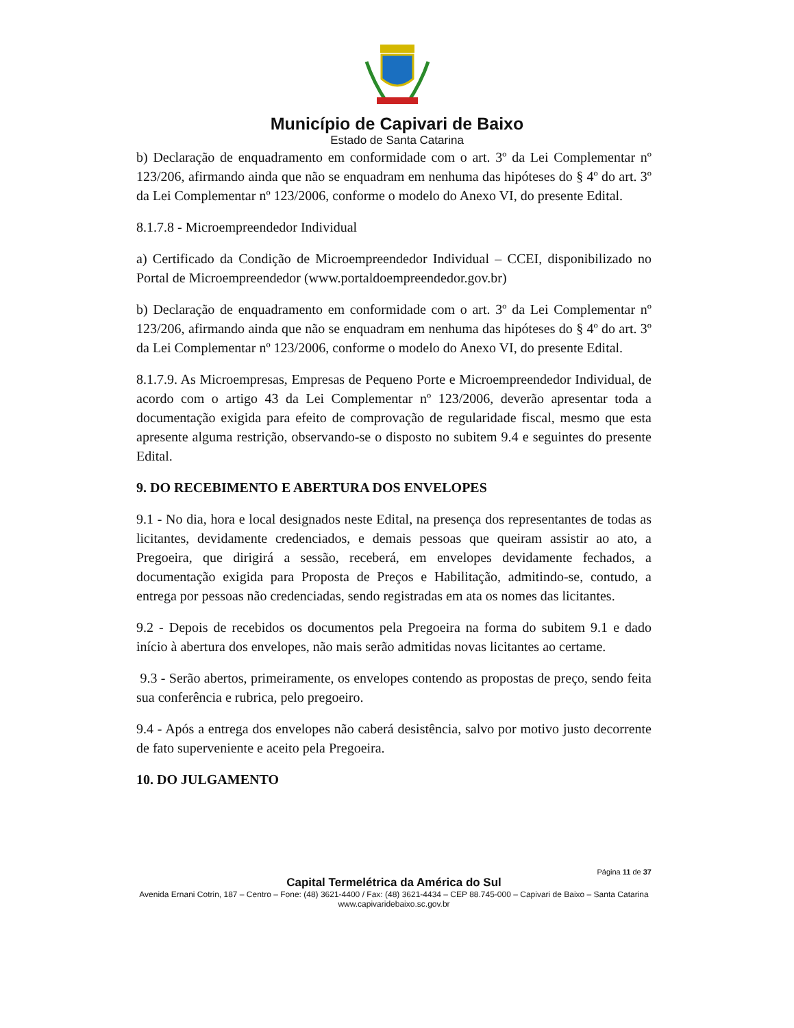Município de Capivari de Baixo
Estado de Santa Catarina
b) Declaração de enquadramento em conformidade com o art. 3º da Lei Complementar nº 123/206, afirmando ainda que não se enquadram em nenhuma das hipóteses do § 4º do art. 3º da Lei Complementar nº 123/2006, conforme o modelo do Anexo VI, do presente Edital.
8.1.7.8 - Microempreendedor Individual
a) Certificado da Condição de Microempreendedor Individual – CCEI, disponibilizado no Portal de Microempreendedor (www.portaldoempreendedor.gov.br)
b) Declaração de enquadramento em conformidade com o art. 3º da Lei Complementar nº 123/206, afirmando ainda que não se enquadram em nenhuma das hipóteses do § 4º do art. 3º da Lei Complementar nº 123/2006, conforme o modelo do Anexo VI, do presente Edital.
8.1.7.9. As Microempresas, Empresas de Pequeno Porte e Microempreendedor Individual, de acordo com o artigo 43 da Lei Complementar nº 123/2006, deverão apresentar toda a documentação exigida para efeito de comprovação de regularidade fiscal, mesmo que esta apresente alguma restrição, observando-se o disposto no subitem 9.4 e seguintes do presente Edital.
9. DO RECEBIMENTO E ABERTURA DOS ENVELOPES
9.1 - No dia, hora e local designados neste Edital, na presença dos representantes de todas as licitantes, devidamente credenciados, e demais pessoas que queiram assistir ao ato, a Pregoeira, que dirigirá a sessão, receberá, em envelopes devidamente fechados, a documentação exigida para Proposta de Preços e Habilitação, admitindo-se, contudo, a entrega por pessoas não credenciadas, sendo registradas em ata os nomes das licitantes.
9.2 - Depois de recebidos os documentos pela Pregoeira na forma do subitem 9.1 e dado início à abertura dos envelopes, não mais serão admitidas novas licitantes ao certame.
9.3 - Serão abertos, primeiramente, os envelopes contendo as propostas de preço, sendo feita sua conferência e rubrica, pelo pregoeiro.
9.4 - Após a entrega dos envelopes não caberá desistência, salvo por motivo justo decorrente de fato superveniente e aceito pela Pregoeira.
10. DO JULGAMENTO
Página 11 de 37
Capital Termelétrica da América do Sul
Avenida Ernani Cotrin, 187 – Centro – Fone: (48) 3621-4400 / Fax: (48) 3621-4434 – CEP 88.745-000 – Capivari de Baixo – Santa Catarina
www.capivaridebaixo.sc.gov.br